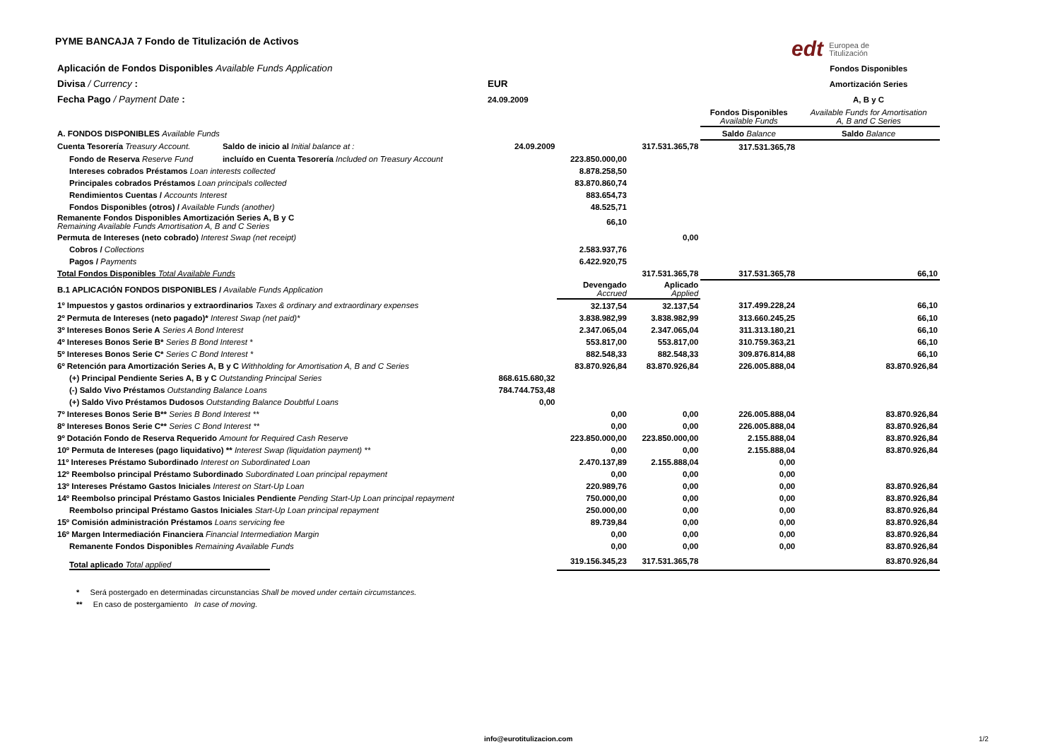edt Europea de
Titulización
PYME BANCAJA 7 Fondo de Titulización de Activos
| Aplicación de Fondos Disponibles Available Funds Application | | | | | | Fondos Disponibles |
| Divisa / Currency : | | EUR | | | | Amortización Series |
| Fecha Pago / Payment Date : | | 24.09.2009 | | | | A, B y C |
| | | | | | Fondos Disponibles Available Funds | Available Funds for Amortisation A, B and C Series |
| A. FONDOS DISPONIBLES Available Funds | | | | | Saldo Balance | Saldo Balance |
| Cuenta Tesorería Treasury Account. | Saldo de inicio al Initial balance at : | 24.09.2009 | | 317.531.365,78 | 317.531.365,78 | |
| Fondo de Reserva Reserve Fund | incluído en Cuenta Tesorería Included on Treasury Account | | 223.850.000,00 | | | |
| Intereses cobrados Préstamos Loan interests collected | | | 8.878.258,50 | | | |
| Principales cobrados Préstamos Loan principals collected | | | 83.870.860,74 | | | |
| Rendimientos Cuentas / Accounts Interest | | | 883.654,73 | | | |
| Fondos Disponibles (otros) / Available Funds (another) | | | 48.525,71 | | | |
| Remanente Fondos Disponibles Amortización Series A, B y C Remaining Available Funds Amortisation A, B and C Series | | | 66,10 | | | |
| Permuta de Intereses (neto cobrado) Interest Swap (net receipt) | | | | 0,00 | | |
| Cobros / Collections | | | 2.583.937,76 | | | |
| Pagos / Payments | | | 6.422.920,75 | | | |
| Total Fondos Disponibles Total Available Funds | | | | 317.531.365,78 | 317.531.365,78 | 66,10 |
| B.1 APLICACIÓN FONDOS DISPONIBLES / Available Funds Application | | | Devengado Accrued | Aplicado Applied | | |
| 1º Impuestos y gastos ordinarios y extraordinarios Taxes & ordinary and extraordinary expenses | | | 32.137,54 | 32.137,54 | 317.499.228,24 | 66,10 |
| 2º Permuta de Intereses (neto pagado)* Interest Swap (net paid)* | | | 3.838.982,99 | 3.838.982,99 | 313.660.245,25 | 66,10 |
| 3º Intereses Bonos Serie A Series A Bond Interest | | | 2.347.065,04 | 2.347.065,04 | 311.313.180,21 | 66,10 |
| 4º Intereses Bonos Serie B* Series B Bond Interest * | | | 553.817,00 | 553.817,00 | 310.759.363,21 | 66,10 |
| 5º Intereses Bonos Serie C* Series C Bond Interest * | | | 882.548,33 | 882.548,33 | 309.876.814,88 | 66,10 |
| 6º Retención para Amortización Series A, B y C Withholding for Amortisation A, B and C Series | | | 83.870.926,84 | 83.870.926,84 | 226.005.888,04 | 83.870.926,84 |
| (+) Principal Pendiente Series A, B y C Outstanding Principal Series | | 868.615.680,32 | | | | |
| (-) Saldo Vivo Préstamos Outstanding Balance Loans | | 784.744.753,48 | | | | |
| (+) Saldo Vivo Préstamos Dudosos Outstanding Balance Doubtful Loans | | 0,00 | | | | |
| 7º Intereses Bonos Serie B** Series B Bond Interest ** | | | 0,00 | 0,00 | 226.005.888,04 | 83.870.926,84 |
| 8º Intereses Bonos Serie C** Series C Bond Interest ** | | | 0,00 | 0,00 | 226.005.888,04 | 83.870.926,84 |
| 9º Dotación Fondo de Reserva Requerido Amount for Required Cash Reserve | | | 223.850.000,00 | 223.850.000,00 | 2.155.888,04 | 83.870.926,84 |
| 10º Permuta de Intereses (pago liquidativo) ** Interest Swap (liquidation payment) ** | | | 0,00 | 0,00 | 2.155.888,04 | 83.870.926,84 |
| 11º Intereses Préstamo Subordinado Interest on Subordinated Loan | | | 2.470.137,89 | 2.155.888,04 | 0,00 | |
| 12º Reembolso principal Préstamo Subordinado Subordinated Loan principal repayment | | | 0,00 | 0,00 | 0,00 | |
| 13º Intereses Préstamo Gastos Iniciales Interest on Start-Up Loan | | | 220.989,76 | 0,00 | 0,00 | 83.870.926,84 |
| 14º Reembolso principal Préstamo Gastos Iniciales Pendiente Pending Start-Up Loan principal repayment | | | 750.000,00 | 0,00 | 0,00 | 83.870.926,84 |
| Reembolso principal Préstamo Gastos Iniciales Start-Up Loan principal repayment | | | 250.000,00 | 0,00 | 0,00 | 83.870.926,84 |
| 15º Comisión administración Préstamos Loans servicing fee | | | 89.739,84 | 0,00 | 0,00 | 83.870.926,84 |
| 16º Margen Intermediación Financiera Financial Intermediation Margin | | | 0,00 | 0,00 | 0,00 | 83.870.926,84 |
| Remanente Fondos Disponibles Remaining Available Funds | | | 0,00 | 0,00 | 0,00 | 83.870.926,84 |
| Total aplicado Total applied | | | 319.156.345,23 | 317.531.365,78 | | 83.870.926,84 |
* Será postergado en determinadas circunstancias Shall be moved under certain circumstances.
** En caso de postergamiento In case of moving.
info@eurotitulizacion.com 1/2